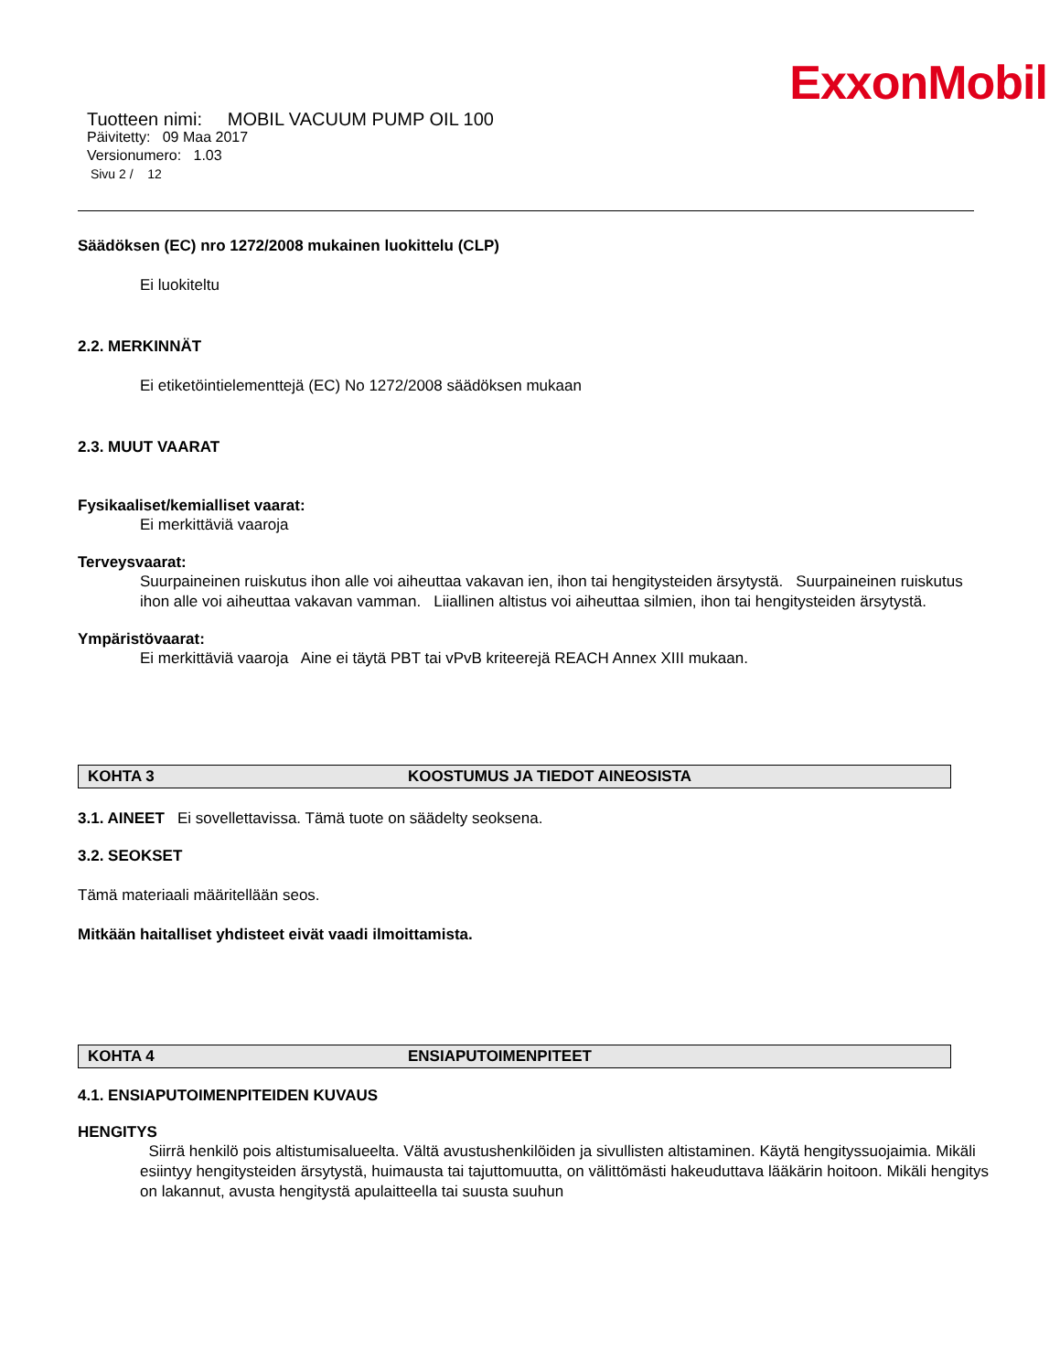ExxonMobil
Tuotteen nimi: MOBIL VACUUM PUMP OIL 100
Päivitetty: 09 Maa 2017
Versionumero: 1.03
Sivu 2 / 12
Säädöksen (EC) nro 1272/2008 mukainen luokittelu (CLP)
Ei luokiteltu
2.2. MERKINNÄT
Ei etiketöintielementtejä (EC) No 1272/2008 säädöksen mukaan
2.3. MUUT VAARAT
Fysikaaliset/kemialliset vaarat:
Ei merkittäviä vaaroja
Terveysvaarat:
Suurpaineinen ruiskutus ihon alle voi aiheuttaa vakavan ien, ihon tai hengitysteiden ärsytystä. Suurpaineinen ruiskutus ihon alle voi aiheuttaa vakavan vamman. Liiallinen altistus voi aiheuttaa silmien, ihon tai hengitysteiden ärsytystä.
Ympäristövaarat:
Ei merkittäviä vaaroja Aine ei täytä PBT tai vPvB kriteerejä REACH Annex XIII mukaan.
KOHTA 3 KOOSTUMUS JA TIEDOT AINEOSISTA
3.1. AINEET Ei sovellettavissa. Tämä tuote on säädelty seoksena.
3.2. SEOKSET
Tämä materiaali määritellään seos.
Mitkään haitalliset yhdisteet eivät vaadi ilmoittamista.
KOHTA 4 ENSIAPUTOIMENPITEET
4.1. ENSIAPUTOIMENPITEIDEN KUVAUS
HENGITYS
Siirrä henkilö pois altistumisalueelta. Vältä avustushenkilöiden ja sivullisten altistaminen. Käytä hengityssuojaimia. Mikäli esiintyy hengitysteiden ärsytystä, huimausta tai tajuttomuutta, on välittömästi hakeuduttava lääkärin hoitoon. Mikäli hengitys on lakannut, avusta hengitystä apulaitteella tai suusta suuhun